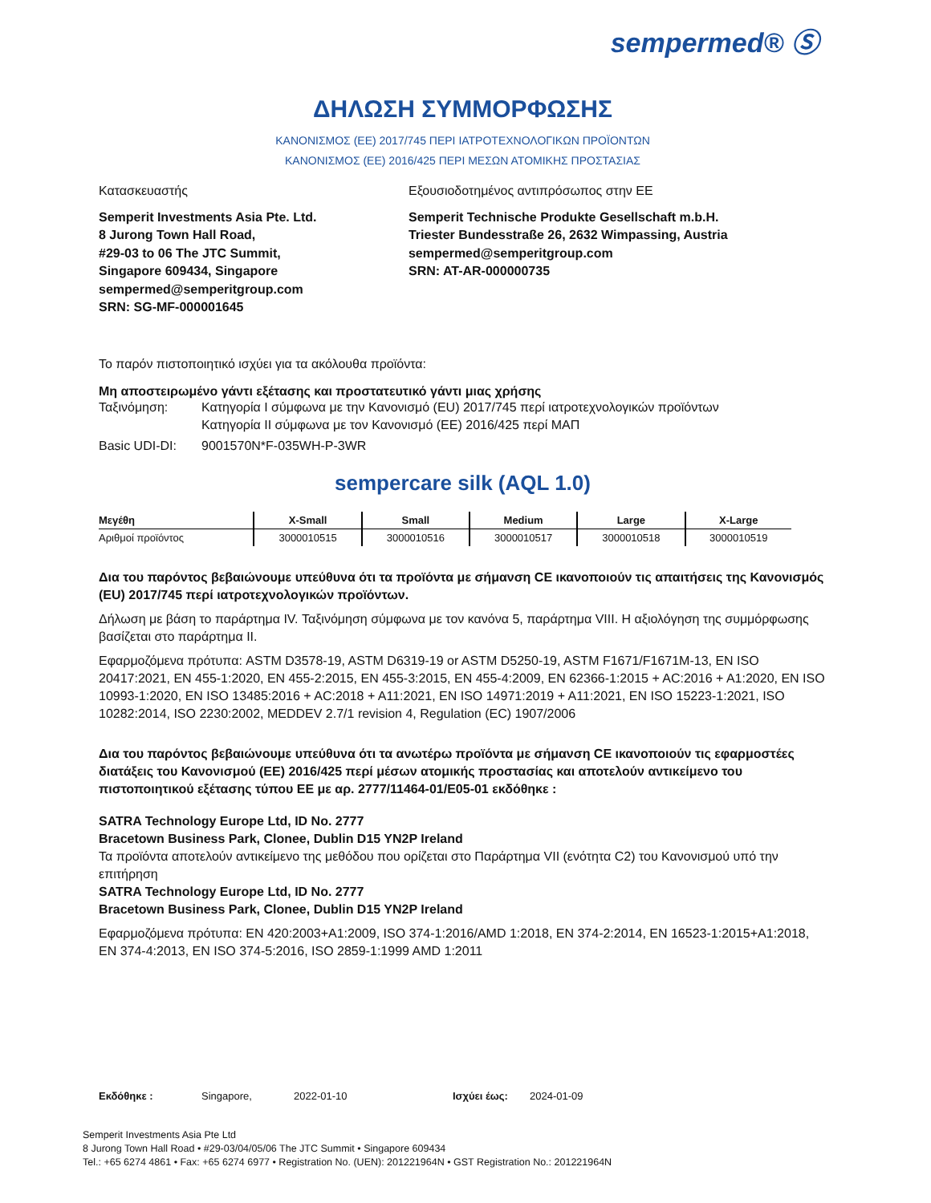sempermed® Ⓢ
ΔΗΛΩΣΗ ΣΥΜΜΟΡΦΩΣΗΣ
ΚΑΝΟΝΙΣΜΟΣ (ΕΕ) 2017/745 ΠΕΡΙ ΙΑΤΡΟΤΕΧΝΟΛΟΓΙΚΩΝ ΠΡΟΪΟΝΤΩΝ
ΚΑΝΟΝΙΣΜΟΣ (ΕΕ) 2016/425 ΠΕΡΙ ΜΕΣΩΝ ΑΤΟΜΙΚΗΣ ΠΡΟΣΤΑΣΙΑΣ
Κατασκευαστής
Semperit Investments Asia Pte. Ltd.
8 Jurong Town Hall Road,
#29-03 to 06 The JTC Summit,
Singapore 609434, Singapore
sempermed@semperitgroup.com
SRN: SG-MF-000001645
Εξουσιοδοτημένος αντιπρόσωπος στην ΕΕ
Semperit Technische Produkte Gesellschaft m.b.H.
Triester Bundesstraße 26, 2632 Wimpassing, Austria
sempermed@semperitgroup.com
SRN: AT-AR-000000735
Το παρόν πιστοποιητικό ισχύει για τα ακόλουθα προϊόντα:
Μη αποστειρωμένο γάντι εξέτασης και προστατευτικό γάντι μιας χρήσης
Ταξινόμηση: Κατηγορία I σύμφωνα με την Κανονισμό (EU) 2017/745 περί ιατροτεχνολογικών προϊόντων
Κατηγορία II σύμφωνα με τον Κανονισμό (ΕΕ) 2016/425 περί ΜΑΠ
Basic UDI-DI: 9001570N*F-035WH-P-3WR
sempercare silk (AQL 1.0)
| Μεγέθη | X-Small | Small | Medium | Large | X-Large |
| --- | --- | --- | --- | --- | --- |
| Αριθμοί προϊόντος | 3000010515 | 3000010516 | 3000010517 | 3000010518 | 3000010519 |
Δια του παρόντος βεβαιώνουμε υπεύθυνα ότι τα προϊόντα με σήμανση CE ικανοποιούν τις απαιτήσεις της Κανονισμός (EU) 2017/745 περί ιατροτεχνολογικών προϊόντων.
Δήλωση με βάση το παράρτημα IV. Ταξινόμηση σύμφωνα με τον κανόνα 5, παράρτημα VIII. Η αξιολόγηση της συμμόρφωσης βασίζεται στο παράρτημα II.
Εφαρμοζόμενα πρότυπα: ASTM D3578-19, ASTM D6319-19 or ASTM D5250-19, ASTM F1671/F1671M-13, EN ISO 20417:2021, EN 455-1:2020, EN 455-2:2015, EN 455-3:2015, EN 455-4:2009, EN 62366-1:2015 + AC:2016 + A1:2020, EN ISO 10993-1:2020, EN ISO 13485:2016 + AC:2018 + A11:2021, EN ISO 14971:2019 + A11:2021, EN ISO 15223-1:2021, ISO 10282:2014, ISO 2230:2002, MEDDEV 2.7/1 revision 4, Regulation (EC) 1907/2006
Δια του παρόντος βεβαιώνουμε υπεύθυνα ότι τα ανωτέρω προϊόντα με σήμανση CE ικανοποιούν τις εφαρμοστέες διατάξεις του Κανονισμού (ΕΕ) 2016/425 περί μέσων ατομικής προστασίας και αποτελούν αντικείμενο του πιστοποιητικού εξέτασης τύπου ΕΕ με αρ. 2777/11464-01/E05-01 εκδόθηκε :
SATRA Technology Europe Ltd, ID No. 2777
Bracetown Business Park, Clonee, Dublin D15 YN2P Ireland
Τα προϊόντα αποτελούν αντικείμενο της μεθόδου που ορίζεται στο Παράρτημα VII (ενότητα C2) του Κανονισμού υπό την επιτήρηση
SATRA Technology Europe Ltd, ID No. 2777
Bracetown Business Park, Clonee, Dublin D15 YN2P Ireland
Εφαρμοζόμενα πρότυπα: EN 420:2003+A1:2009, ISO 374-1:2016/AMD 1:2018, EN 374-2:2014, EN 16523-1:2015+A1:2018, EN 374-4:2013, EN ISO 374-5:2016, ISO 2859-1:1999 AMD 1:2011
Εκδόθηκε : Singapore, 2022-01-10 Ισχύει έως: 2024-01-09
Semperit Investments Asia Pte Ltd
8 Jurong Town Hall Road • #29-03/04/05/06 The JTC Summit • Singapore 609434
Tel.: +65 6274 4861 • Fax: +65 6274 6977 • Registration No. (UEN): 201221964N • GST Registration No.: 201221964N